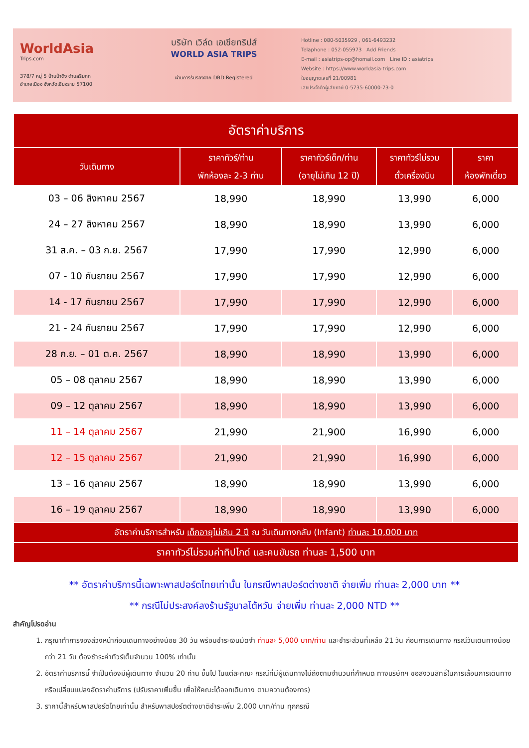WorldAsia
Trips.com
378/7 หมู่ 5 บ้านป่าตึง ตำบลริมกก
อำเภอเมือง จังหวัดเชียงราย 57100
บริษัท เวิล์ด เอเชียทริปส์
WORLD ASIA TRIPS
ผ่านการรับรองจาก DBD Registered
Hotline : 080-5035929 , 061-6493232
Telaphone : 052-055973 Add Friends
E-mail : asiatrips-op@homail.com Line ID : asiatrips
Website : https://www.worldasia-trips.com
ใบอนุญาตเลขที่ 21/00981
เลขประจำตัวผู้เสียภาษี 0-5735-60000-73-0
| อัตราค่าบริการ | | | | |
| วันเดินทาง | ราคาทัวร์/ท่าน พักห้องละ 2-3 ท่าน | ราคาทัวร์เด็ก/ท่าน (อายุไม่เกิน 12 ปี) | ราคาทัวร์ไม่รวม ตั๋วเครื่องบิน | ราคา ห้องพักเดี่ยว |
| 03 – 06 สิงหาคม 2567 | 18,990 | 18,990 | 13,990 | 6,000 |
| 24 – 27 สิงหาคม 2567 | 18,990 | 18,990 | 13,990 | 6,000 |
| 31 ส.ค. – 03 ก.ย. 2567 | 17,990 | 17,990 | 12,990 | 6,000 |
| 07 - 10 กันยายน 2567 | 17,990 | 17,990 | 12,990 | 6,000 |
| 14 - 17 กันยายน 2567 | 17,990 | 17,990 | 12,990 | 6,000 |
| 21 - 24 กันยายน 2567 | 17,990 | 17,990 | 12,990 | 6,000 |
| 28 ก.ย. – 01 ต.ค. 2567 | 18,990 | 18,990 | 13,990 | 6,000 |
| 05 – 08 ตุลาคม 2567 | 18,990 | 18,990 | 13,990 | 6,000 |
| 09 – 12 ตุลาคม 2567 | 18,990 | 18,990 | 13,990 | 6,000 |
| 11 – 14 ตุลาคม 2567 | 21,990 | 21,900 | 16,990 | 6,000 |
| 12 – 15 ตุลาคม 2567 | 21,990 | 21,990 | 16,990 | 6,000 |
| 13 – 16 ตุลาคม 2567 | 18,990 | 18,990 | 13,990 | 6,000 |
| 16 – 19 ตุลาคม 2567 | 18,990 | 18,990 | 13,990 | 6,000 |
| อัตราค่าบริการสำหรับ เด็กอายุไม่เกิน 2 ปี ณ วันเดินทางกลับ (Infant) ท่านละ 10,000 บาท | | | | |
| ราคาทัวร์ไม่รวมค่าทิปไกด์ และคนขับรถ ท่านละ 1,500 บาท | | | | |
** อัตราค่าบริการนี้เฉพาะพาสปอร์ตไทยเท่านั้น ในกรณีพาสปอร์ตต่างชาติ จ่ายเพิ่ม ท่านละ 2,000 บาท **
** กรณีไม่ประสงค์ลงร้านรัฐบาลไต้หวัน จ่ายเพิ่ม ท่านละ 2,000 NTD **
สำคัญโปรดอ่าน
1. กรุณาทำการจองล่วงหน้าก่อนเดินทางอย่างน้อย 30 วัน พร้อมชำระเงินมัดจำ ท่านละ 5,000 บาท/ท่าน และชำระส่วนที่เหลือ 21 วัน ก่อนการเดินทาง กรณีวันเดินทางน้อยกว่า 21 วัน ต้องชำระค่าทัวร์เต็มจำนวน 100% เท่านั้น
2. อัตราค่าบริการนี้ จำเป็นต้องมีผู้เดินทาง จำนวน 20 ท่าน ขึ้นไป ในแต่ละคณะ กรณีที่มีผู้เดินทางไม่ถึงตามจำนวนที่กำหนด ทางบริษัทฯ ขอสงวนสิทธิ์ในการเลื่อนการเดินทาง หรือเปลี่ยนแปลงอัตราค่าบริการ (ปรับราคาเพิ่มขึ้น เพื่อให้คณะได้ออกเดินทาง ตามความต้องการ)
3. ราคานี้สำหรับพาสปอร์ตไทยเท่านั้น สำหรับพาสปอร์ตต่างชาติชำระเพิ่ม 2,000 บาท/ท่าน ทุกกรณี